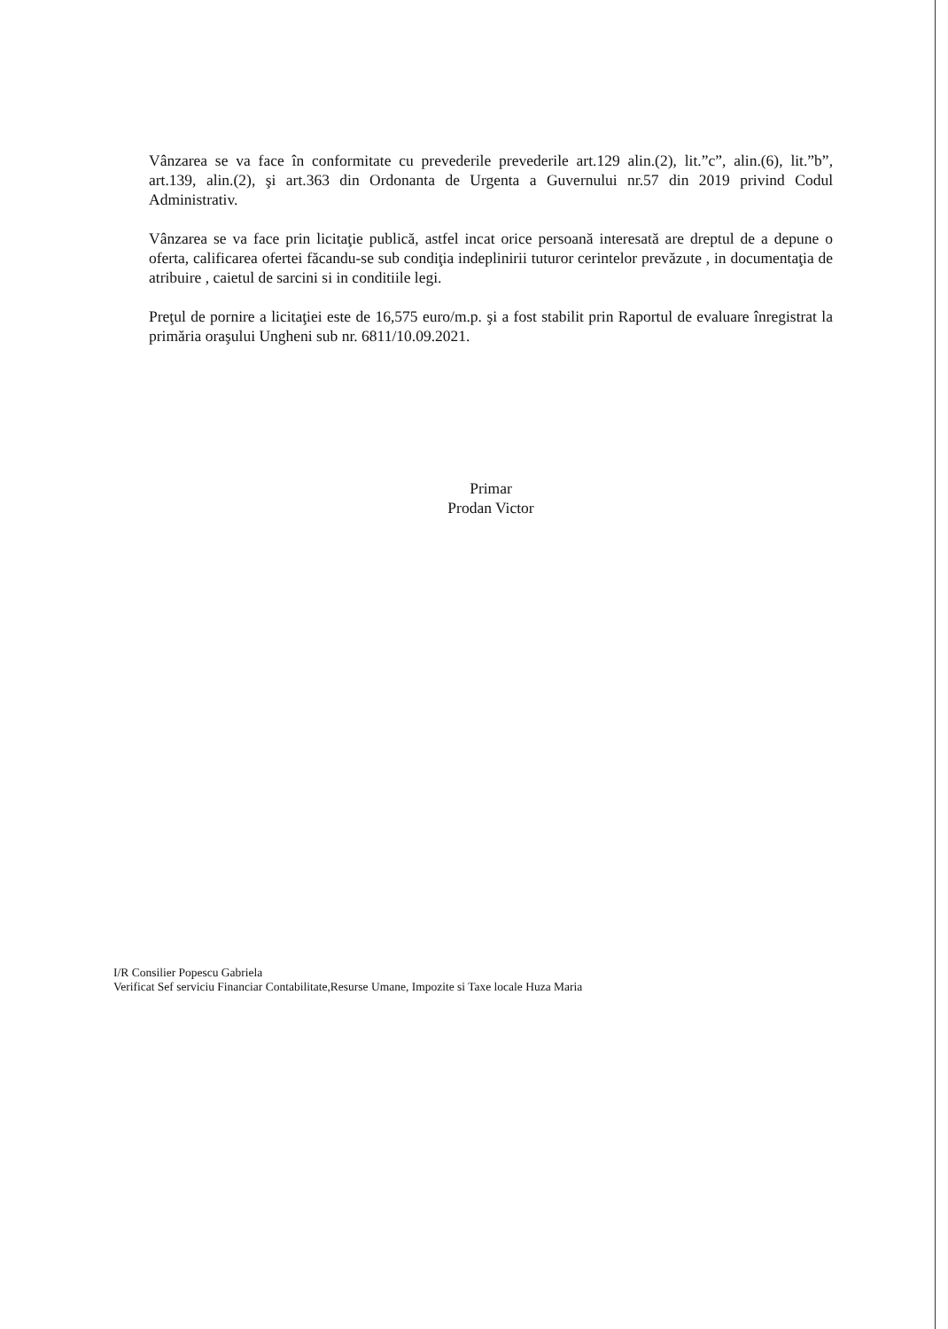Vânzarea se va face în conformitate cu prevederile prevederile art.129 alin.(2), lit.”c”, alin.(6), lit.”b”, art.139, alin.(2), şi art.363 din Ordonanta de Urgenta a Guvernului nr.57 din 2019 privind Codul Administrativ.
Vânzarea se va face prin licitaţie publică, astfel incat orice persoană interesată are dreptul de a depune o oferta, calificarea ofertei făcandu-se sub condiţia indeplinirii tuturor cerintelor prevăzute , in documentaţia de atribuire , caietul de sarcini si in conditiile legi.
Preţul de pornire a licitaţiei este de 16,575 euro/m.p. şi a fost stabilit prin Raportul de evaluare înregistrat la primăria oraşului Ungheni sub nr. 6811/10.09.2021.
Primar
Prodan Victor
I/R Consilier Popescu Gabriela
Verificat Sef serviciu Financiar Contabilitate,Resurse Umane, Impozite si Taxe locale Huza Maria